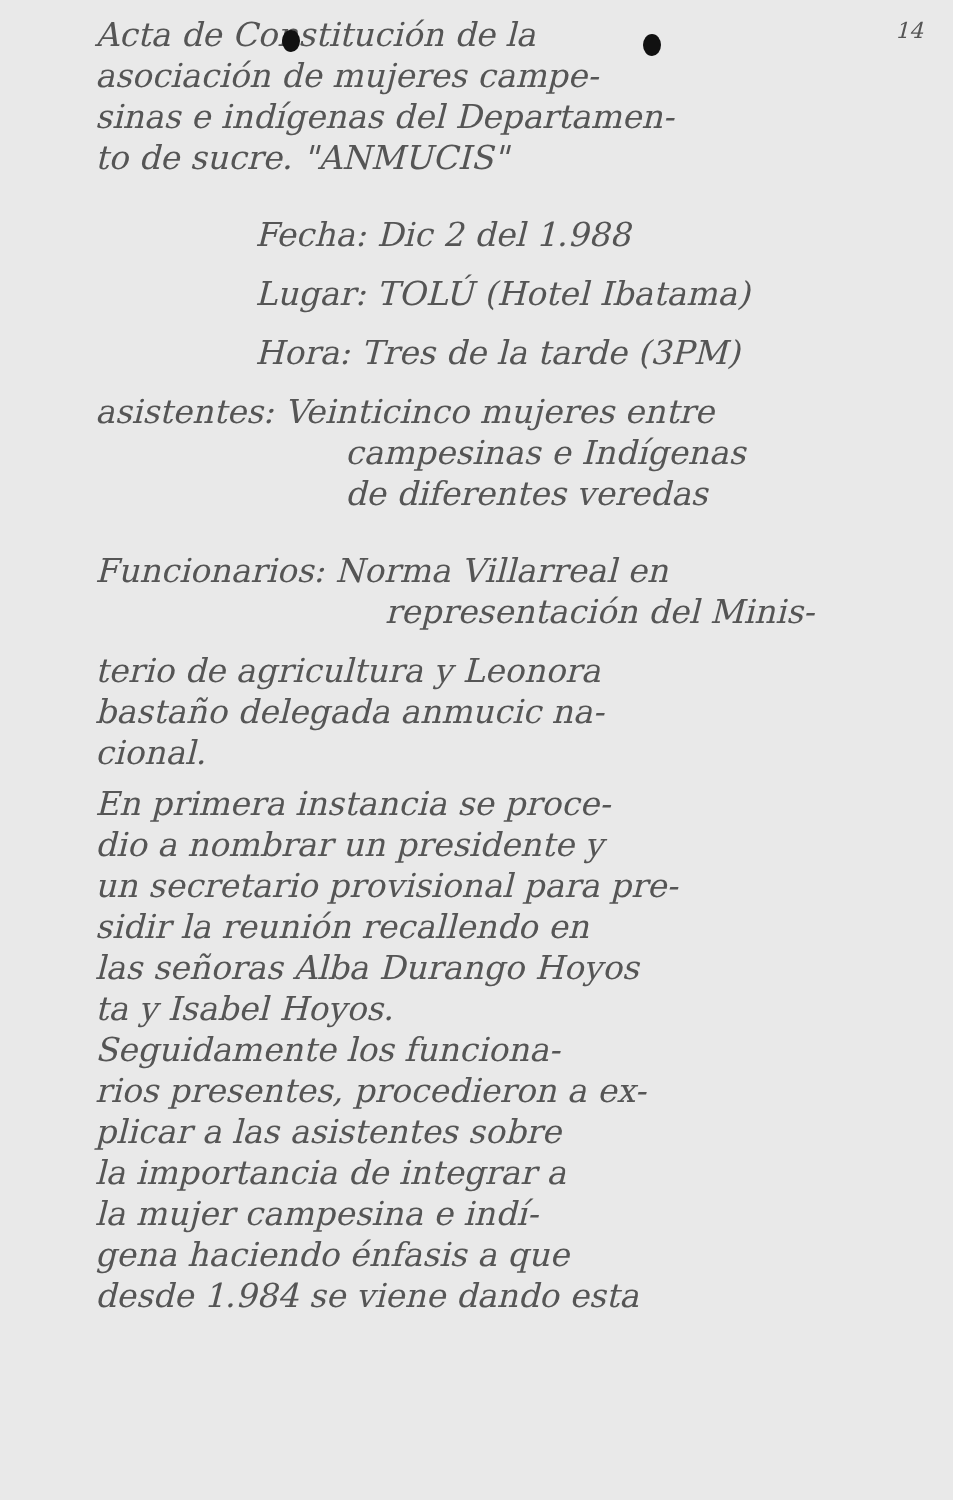14
Acta de Constitución de la
asociación de mujeres campe-
sinas e indígenas del Departamen-
to de sucre. "ANMUCIS"
Fecha: Dic 2 del 1.988
Lugar: TOLÚ (Hotel Ibatama)
Hora: Tres de la tarde (3PM)
asistentes: Veinticinco mujeres entre
campesinas e Indígenas
de diferentes veredas
Funcionarios: Norma Villarreal en
representación del Minis-
terio de agricultura y Leonora
bastaño delegada anmucic na-
cional.
En primera instancia se proce-
dio a nombrar un presidente y
un secretario provisional para pre-
sidir la reunión recallendo en
las señoras Alba Durango Hoyos
ta y Isabel Hoyos.
Seguidamente los funciona-
rios presentes, procedieron a ex-
plicar a las asistentes sobre
la importancia de integrar a
la mujer campesina e indí-
gena haciendo énfasis a que
desde 1.984 se viene dando esta